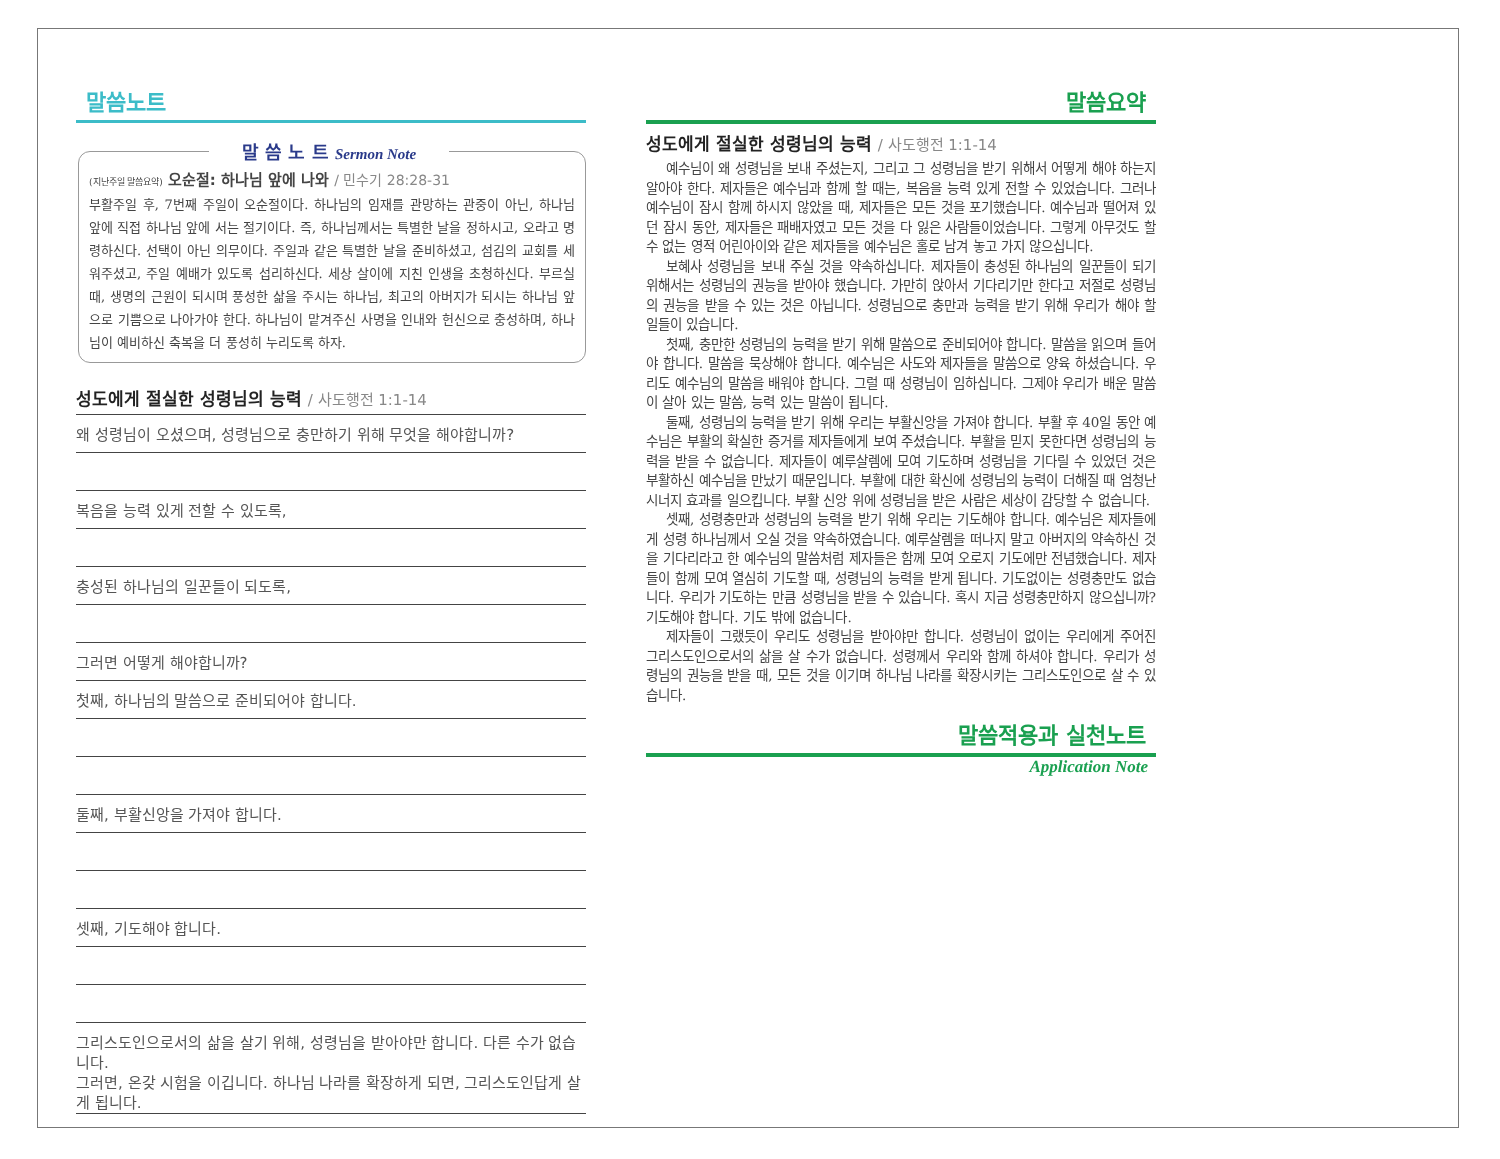말씀노트
말 씀 노 트 Sermon Note
(지난주일 말씀요약) 오순절: 하나님 앞에 나와 / 민수기 28:28-31
부활주일 후, 7번째 주일이 오순절이다. 하나님의 임재를 관망하는 관중이 아닌, 하나님 앞에 직접 하나님 앞에 서는 절기이다. 즉, 하나님께서는 특별한 날을 정하시고, 오라고 명령하신다. 선택이 아닌 의무이다. 주일과 같은 특별한 날을 준비하셨고, 섬김의 교회를 세워주셨고, 주일 예배가 있도록 섭리하신다. 세상 살이에 지친 인생을 초청하신다. 부르실때, 생명의 근원이 되시며 풍성한 삶을 주시는 하나님, 최고의 아버지가 되시는 하나님 앞으로 기쁨으로 나아가야 한다. 하나님이 맡겨주신 사명을 인내와 헌신으로 충성하며, 하나님이 예비하신 축복을 더 풍성히 누리도록 하자.
성도에게 절실한 성령님의 능력 / 사도행전 1:1-14
왜 성령님이 오셨으며, 성령님으로 충만하기 위해 무엇을 해야합니까?
복음을 능력 있게 전할 수 있도록,
충성된 하나님의 일꾼들이 되도록,
그러면 어떻게 해야합니까?
첫째, 하나님의 말씀으로 준비되어야 합니다.
둘째, 부활신앙을 가져야 합니다.
셋째, 기도해야 합니다.
그리스도인으로서의 삶을 살기 위해, 성령님을 받아야만 합니다. 다른 수가 없습니다.
그러면, 온갖 시험을 이깁니다. 하나님 나라를 확장하게 되면, 그리스도인답게 살게 됩니다.
말씀요약
성도에게 절실한 성령님의 능력 / 사도행전 1:1-14
예수님이 왜 성령님을 보내 주셨는지, 그리고 그 성령님을 받기 위해서 어떻게 해야 하는지 알아야 한다. 제자들은 예수님과 함께 할 때는, 복음을 능력 있게 전할 수 있었습니다. 그러나 예수님이 잠시 함께 하시지 않았을 때, 제자들은 모든 것을 포기했습니다. 예수님과 떨어져 있던 잠시 동안, 제자들은 패배자였고 모든 것을 다 잃은 사람들이었습니다. 그렇게 아무것도 할 수 없는 영적 어린아이와 같은 제자들을 예수님은 홀로 남겨 놓고 가지 않으십니다.
보혜사 성령님을 보내 주실 것을 약속하십니다. 제자들이 충성된 하나님의 일꾼들이 되기 위해서는 성령님의 권능을 받아야 했습니다. 가만히 앉아서 기다리기만 한다고 저절로 성령님의 권능을 받을 수 있는 것은 아닙니다. 성령님으로 충만과 능력을 받기 위해 우리가 해야 할 일들이 있습니다.
첫째, 충만한 성령님의 능력을 받기 위해 말씀으로 준비되어야 합니다. 말씀을 읽으며 들어야 합니다. 말씀을 묵상해야 합니다. 예수님은 사도와 제자들을 말씀으로 양육 하셨습니다. 우리도 예수님의 말씀을 배워야 합니다. 그럴 때 성령님이 임하십니다. 그제야 우리가 배운 말씀이 살아 있는 말씀, 능력 있는 말씀이 됩니다.
둘째, 성령님의 능력을 받기 위해 우리는 부활신앙을 가져야 합니다. 부활 후 40일 동안 예수님은 부활의 확실한 증거를 제자들에게 보여 주셨습니다. 부활을 믿지 못한다면 성령님의 능력을 받을 수 없습니다. 제자들이 예루살렘에 모여 기도하며 성령님을 기다릴 수 있었던 것은 부활하신 예수님을 만났기 때문입니다. 부활에 대한 확신에 성령님의 능력이 더해질 때 엄청난 시너지 효과를 일으킵니다. 부활 신앙 위에 성령님을 받은 사람은 세상이 감당할 수 없습니다.
셋째, 성령충만과 성령님의 능력을 받기 위해 우리는 기도해야 합니다. 예수님은 제자들에게 성령 하나님께서 오실 것을 약속하였습니다. 예루살렘을 떠나지 말고 아버지의 약속하신 것을 기다리라고 한 예수님의 말씀처럼 제자들은 함께 모여 오로지 기도에만 전념했습니다. 제자들이 함께 모여 열심히 기도할 때, 성령님의 능력을 받게 됩니다. 기도없이는 성령충만도 없습니다. 우리가 기도하는 만큼 성령님을 받을 수 있습니다. 혹시 지금 성령충만하지 않으십니까? 기도해야 합니다. 기도 밖에 없습니다.
제자들이 그랬듯이 우리도 성령님을 받아야만 합니다. 성령님이 없이는 우리에게 주어진 그리스도인으로서의 삶을 살 수가 없습니다. 성령께서 우리와 함께 하셔야 합니다. 우리가 성령님의 권능을 받을 때, 모든 것을 이기며 하나님 나라를 확장시키는 그리스도인으로 살 수 있습니다.
말씀적용과 실천노트
Application Note